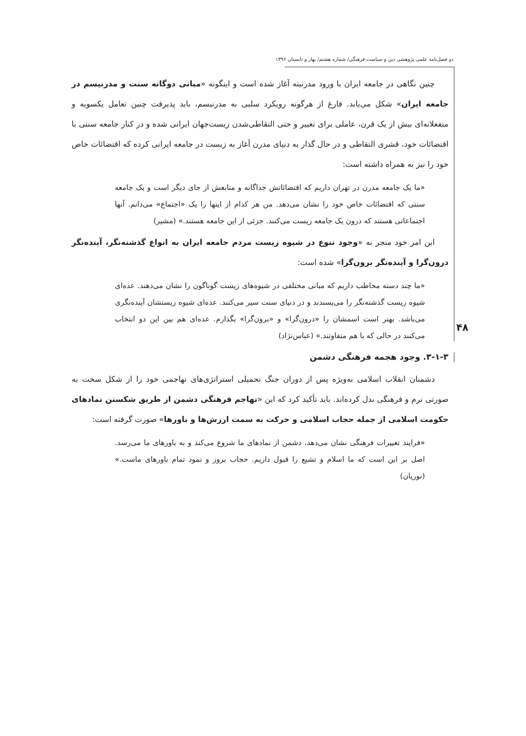دو فصل‌نامه علمی پژوهشی دین و سیاست فرهنگی/ شماره هشتم/ بهار و تابستان ۱۳۹۶
۴۸
چنین نگاهی در جامعه ایران با ورود مدرنیته آغاز شده است و اینگونه «مبانی دوگانه سنت و مدرنیسم در جامعه ایران» شکل می‌یابد. فارغ از هرگونه رویکرد سلبی به مدرنیسم، باید پذیرفت چنین تعامل یکسویه و منفعلانه‌ای بیش از یک قرن، عاملی برای تغییر و حتی التقاطی‌شدن زیست‌جهان ایرانی شده و در کنار جامعه سنتی با اقتضائات خود، قشری التقاطی و در حال گذار به دنیای مدرن آغاز به زیست در جامعه ایرانی کرده که اقتضائات خاص خود را نیز به همراه داشته است:
«ما یک جامعه مدرن در تهران داریم که اقتضائاتش جداگانه و منابعش از جای دیگر است و یک جامعه سنتی که اقتضائات خاص خود را نشان می‌دهد. من هر کدام از اینها را یک «اجتماع» می‌دانم. آنها اجتماعاتی هستند که درون یک جامعه زیست می‌کنند. جزئی از این جامعه هستند.» (مشیر)
این امر خود منجر به «وجود تنوع در شیوه زیست مردم جامعه ایران به انواع گذشته‌نگر، آینده‌نگر درون‌گرا و آینده‌نگر برون‌گرا» شده است:
«ما چند دسته مخاطب داریم که مبانی مختلفی در شیوه‌های زیست گوناگون را نشان می‌دهند. عده‌ای شیوه زیست گذشته‌نگر را می‌پسندند و در دنیای سنت سیر می‌کنند. عده‌ای شیوه زیستشان آینده‌نگری می‌باشد. بهتر است اسمشان را «درون‌گرا» و «برون‌گرا» بگذارم. عده‌ای هم بین این دو انتخاب می‌کنند در حالی که با هم متفاوتند.» (عباس‌نژاد)
۳-۱-۳. وجود هجمه فرهنگی دشمن
دشمنان انقلاب اسلامی به‌ویژه پس از دوران جنگ تحمیلی استراتژی‌های تهاجمی خود را از شکل سخت به صورتی نرم و فرهنگی بدل کرده‌اند. باید تأکید کرد که این «تهاجم فرهنگی دشمن از طریق شکستن نمادهای حکومت اسلامی از جمله حجاب اسلامی و حرکت به سمت ارزش‌ها و باورها» صورت گرفته است:
«فرایند تغییرات فرهنگی نشان می‌دهد، دشمن از نمادهای ما شروع می‌کند و به باورهای ما می‌رسد. اصل بر این است که ما اسلام و تشیع را قبول داریم. حجاب بروز و نمود تمام باورهای ماست.» (نوریان)